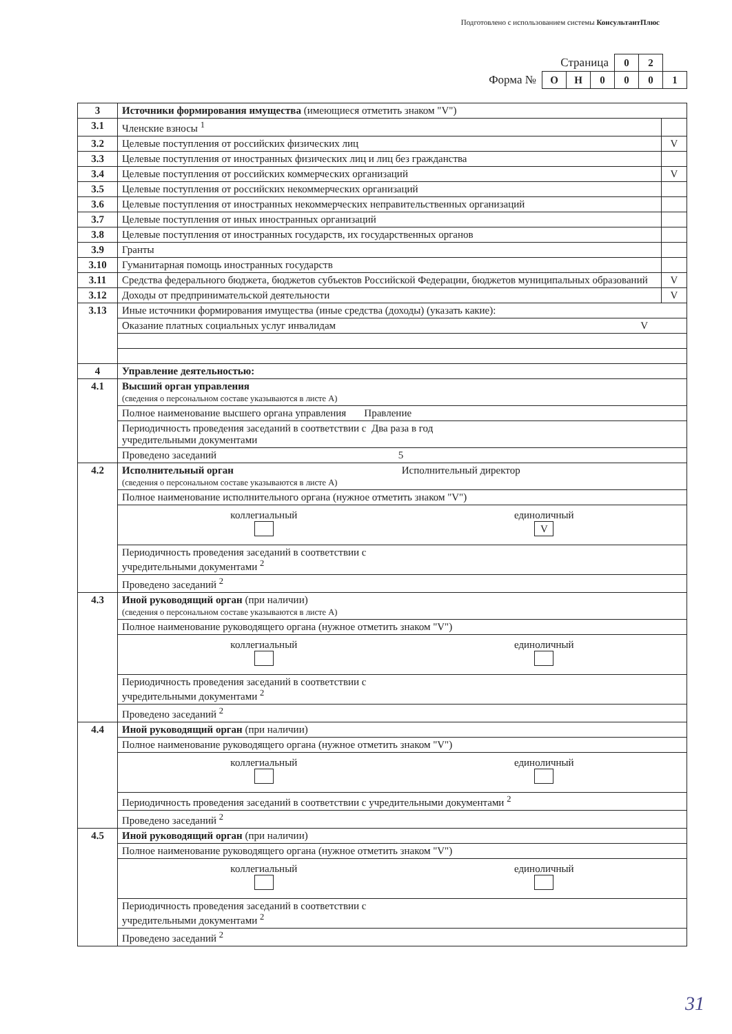Подготовлено с использованием системы КонсультантПлюс
| Страница | | | | 0 | 2 | |
| Форма № | О | Н | 0 | 0 | 0 | 1 |
| 3 | Источники формирования имущества (имеющиеся отметить знаком "V") | |
| 3.1 | Членские взносы <sup>1</sup> | |
| 3.2 | Целевые поступления от российских физических лиц | V |
| 3.3 | Целевые поступления от иностранных физических лиц и лиц без гражданства | |
| 3.4 | Целевые поступления от российских коммерческих организаций | V |
| 3.5 | Целевые поступления от российских некоммерческих организаций | |
| 3.6 | Целевые поступления от иностранных некоммерческих неправительственных организаций | |
| 3.7 | Целевые поступления от иных иностранных организаций | |
| 3.8 | Целевые поступления от иностранных государств, их государственных органов | |
| 3.9 | Гранты | |
| 3.10 | Гуманитарная помощь иностранных государств | |
| 3.11 | Средства федерального бюджета, бюджетов субъектов Российской Федерации, бюджетов муниципальных образований | V |
| 3.12 | Доходы от предпринимательской деятельности | V |
| 3.13 | Иные источники формирования имущества (иные средства (доходы) (указать какие): | |
| | Оказание платных социальных услуг инвалидам V | |
| 4 | Управление деятельностью: | |
| 4.1 | Высший орган управления (сведения о персональном составе указываются в листе А) | |
| | Полное наименование высшего органа управления Правление | |
| | Периодичность проведения заседаний в соответствии с Два раза в год учредительными документами | |
| | Проведено заседаний 5 | |
| 4.2 | Исполнительный орган Исполнительный директор (сведения о персональном составе указываются в листе А) | |
| | Полное наименование исполнительного органа (нужное отметить знаком "V") | |
| | коллегиальный единоличный V | |
| | Периодичность проведения заседаний в соответствии с учредительными документами <sup>2</sup> | |
| | Проведено заседаний <sup>2</sup> | |
| 4.3 | Иной руководящий орган (при наличии) (сведения о персональном составе указываются в листе А) | |
| | Полное наименование руководящего органа (нужное отметить знаком "V") | |
| | коллегиальный единоличный | |
| | Периодичность проведения заседаний в соответствии с учредительными документами <sup>2</sup> | |
| | Проведено заседаний <sup>2</sup> | |
| 4.4 | Иной руководящий орган (при наличии) | |
| | Полное наименование руководящего органа (нужное отметить знаком "V") | |
| | коллегиальный единоличный | |
| | Периодичность проведения заседаний в соответствии с учредительными документами <sup>2</sup> | |
| | Проведено заседаний <sup>2</sup> | |
| 4.5 | Иной руководящий орган (при наличии) | |
| | Полное наименование руководящего органа (нужное отметить знаком "V") | |
| | коллегиальный единоличный | |
| | Периодичность проведения заседаний в соответствии с учредительными документами <sup>2</sup> | |
| | Проведено заседаний <sup>2</sup> | |
31